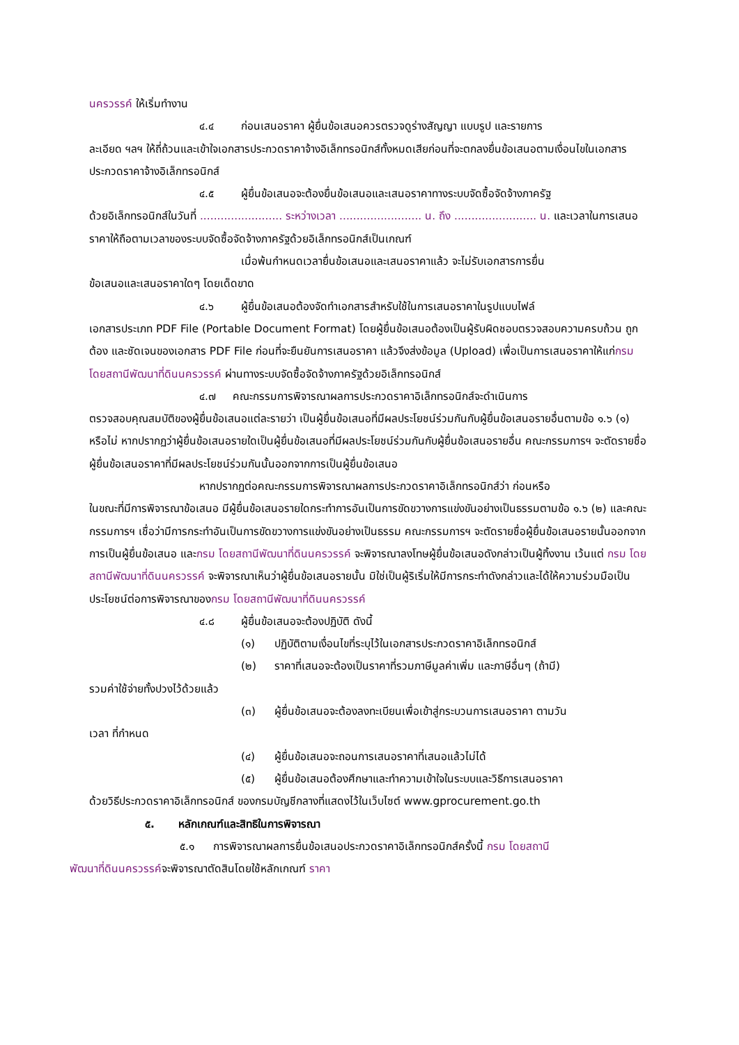นครวรรค์ ให้เริ่มทำงาน
๔.๔ ก่อนเสนอราคา ผู้ยื่นข้อเสนอควรตรวจดูร่างสัญญา แบบรูป และรายการ
ละเอียด ฯลฯ ให้ถี่ถ้วนและเข้าใจเอกสารประกวดราคาจ้างอิเล็กทรอนิกส์ทั้งหมดเสียก่อนที่จะตกลงยื่นข้อเสนอตามเงื่อนไขในเอกสารประกวดราคาจ้างอิเล็กทรอนิกส์
๔.๕ ผู้ยื่นข้อเสนอจะต้องยื่นข้อเสนอและเสนอราคาทางระบบจัดซื้อจัดจ้างภาครัฐ
ด้วยอิเล็กทรอนิกส์ในวันที่ ........................ ระหว่างเวลา ........................ น. ถึง ........................ น. และเวลาในการเสนอราคาให้ถือตามเวลาของระบบจัดซื้อจัดจ้างภาครัฐด้วยอิเล็กทรอนิกส์เป็นเกณฑ์
เมื่อพ้นกำหนดเวลายื่นข้อเสนอและเสนอราคาแล้ว จะไม่รับเอกสารการยื่น
ข้อเสนอและเสนอราคาใดๆ โดยเด็ดขาด
๔.๖ ผู้ยื่นข้อเสนอต้องจัดทำเอกสารสำหรับใช้ในการเสนอราคาในรูปแบบไฟล์
เอกสารประเภท PDF File (Portable Document Format) โดยผู้ยื่นข้อเสนอต้องเป็นผู้รับผิดชอบตรวจสอบความครบถ้วน ถูกต้อง และชัดเจนของเอกสาร PDF File ก่อนที่จะยืนยันการเสนอราคา แล้วจึงส่งข้อมูล (Upload) เพื่อเป็นการเสนอราคาให้แก่กรม โดยสถานีพัฒนาที่ดินนครวรรค์ ผ่านทางระบบจัดซื้อจัดจ้างภาครัฐด้วยอิเล็กทรอนิกส์
๔.๗ คณะกรรมการพิจารณาผลการประกวดราคาอิเล็กทรอนิกส์จะดำเนินการ
ตรวจสอบคุณสมบัติของผู้ยื่นข้อเสนอแต่ละรายว่า เป็นผู้ยื่นข้อเสนอที่มีผลประโยชน์ร่วมกันกับผู้ยื่นข้อเสนอรายอื่นตามข้อ ๑.๖ (๑) หรือไม่ หากปรากฏว่าผู้ยื่นข้อเสนอรายใดเป็นผู้ยื่นข้อเสนอที่มีผลประโยชน์ร่วมกันกับผู้ยื่นข้อเสนอรายอื่น คณะกรรมการฯ จะตัดรายชื่อผู้ยื่นข้อเสนอราคาที่มีผลประโยชน์ร่วมกันนั้นออกจากการเป็นผู้ยื่นข้อเสนอ
หากปรากฏต่อคณะกรรมการพิจารณาผลการประกวดราคาอิเล็กทรอนิกส์ว่า ก่อนหรือ
ในขณะที่มีการพิจารณาข้อเสนอ มีผู้ยื่นข้อเสนอรายใดกระทำการอันเป็นการขัดขวางการแข่งขันอย่างเป็นธรรมตามข้อ ๑.๖ (๒) และคณะกรรมการฯ เชื่อว่ามีการกระทำอันเป็นการขัดขวางการแข่งขันอย่างเป็นธรรม คณะกรรมการฯ จะตัดรายชื่อผู้ยื่นข้อเสนอรายนั้นออกจากการเป็นผู้ยื่นข้อเสนอ และกรม โดยสถานีพัฒนาที่ดินนครวรรค์ จะพิจารณาลงโทษผู้ยื่นข้อเสนอดังกล่าวเป็นผู้ทิ้งงาน เว้นแต่ กรม โดยสถานีพัฒนาที่ดินนครวรรค์ จะพิจารณาเห็นว่าผู้ยื่นข้อเสนอรายนั้น มิใช่เป็นผู้ริเริ่มให้มีการกระทำดังกล่าวและได้ให้ความร่วมมือเป็นประโยชน์ต่อการพิจารณาของกรม โดยสถานีพัฒนาที่ดินนครวรรค์
๔.๘ ผู้ยื่นข้อเสนอจะต้องปฏิบัติ ดังนี้
(๑) ปฏิบัติตามเงื่อนไขที่ระบุไว้ในเอกสารประกวดราคาอิเล็กทรอนิกส์
(๒) ราคาที่เสนอจะต้องเป็นราคาที่รวมภาษีมูลค่าเพิ่ม และภาษีอื่นๆ (ถ้ามี)
รวมค่าใช้จ่ายทั้งปวงไว้ด้วยแล้ว
(๓) ผู้ยื่นข้อเสนอจะต้องลงทะเบียนเพื่อเข้าสู่กระบวนการเสนอราคา ตามวัน
เวลา ที่กำหนด
(๔) ผู้ยื่นข้อเสนอจะถอนการเสนอราคาที่เสนอแล้วไม่ได้
(๕) ผู้ยื่นข้อเสนอต้องศึกษาและทำความเข้าใจในระบบและวิธีการเสนอราคา
ด้วยวิธีประกวดราคาอิเล็กทรอนิกส์ ของกรมบัญชีกลางที่แสดงไว้ในเว็บไซต์ www.gprocurement.go.th
๕. หลักเกณฑ์และสิทธิในการพิจารณา
๕.๑ การพิจารณาผลการยื่นข้อเสนอประกวดราคาอิเล็กทรอนิกส์ครั้งนี้ กรม โดยสถานี
พัฒนาที่ดินนครวรรค์จะพิจารณาตัดสินโดยใช้หลักเกณฑ์ ราคา